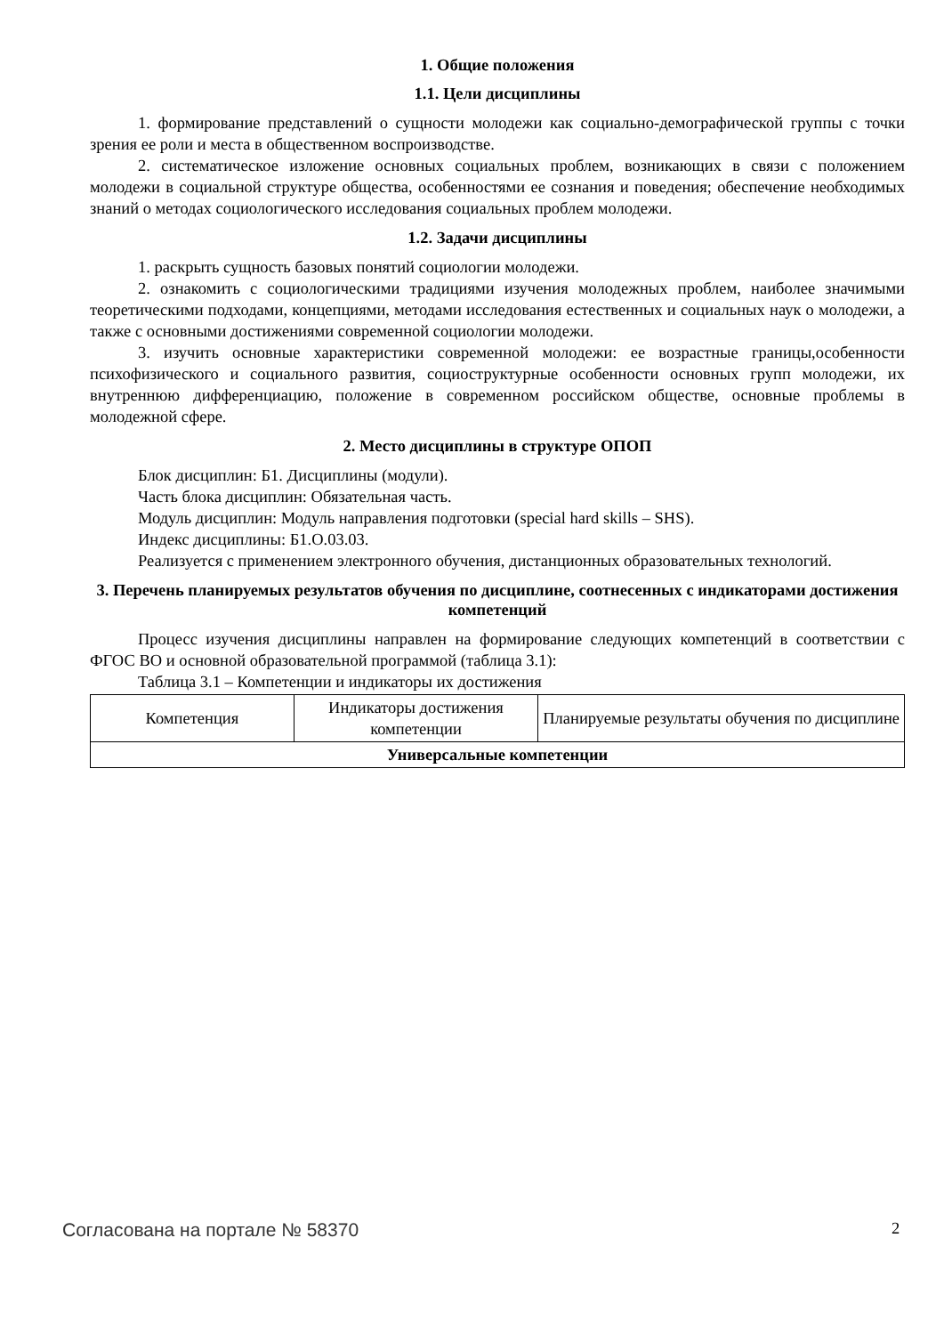1. Общие положения
1.1. Цели дисциплины
1. формирование представлений о сущности молодежи как социально-демографической группы с точки зрения ее роли и места в общественном воспроизводстве.
2. систематическое изложение основных социальных проблем, возникающих в связи с положением молодежи в социальной структуре общества, особенностями ее сознания и поведения; обеспечение необходимых знаний о методах социологического исследования социальных проблем молодежи.
1.2. Задачи дисциплины
1. раскрыть сущность базовых понятий социологии молодежи.
2. ознакомить с социологическими традициями изучения молодежных проблем, наиболее значимыми теоретическими подходами, концепциями, методами исследования естественных и социальных наук о молодежи, а также с основными достижениями современной социологии молодежи.
3. изучить основные характеристики современной молодежи: ее возрастные границы,особенности психофизического и социального развития, социоструктурные особенности основных групп молодежи, их внутреннюю дифференциацию, положение в современном российском обществе, основные проблемы в молодежной сфере.
2. Место дисциплины в структуре ОПОП
Блок дисциплин: Б1. Дисциплины (модули).
Часть блока дисциплин: Обязательная часть.
Модуль дисциплин: Модуль направления подготовки (special hard skills – SHS).
Индекс дисциплины: Б1.О.03.03.
Реализуется с применением электронного обучения, дистанционных образовательных технологий.
3. Перечень планируемых результатов обучения по дисциплине, соотнесенных с индикаторами достижения компетенций
Процесс изучения дисциплины направлен на формирование следующих компетенций в соответствии с ФГОС ВО и основной образовательной программой (таблица 3.1):
Таблица 3.1 – Компетенции и индикаторы их достижения
| Компетенция | Индикаторы достижения компетенции | Планируемые результаты обучения по дисциплине |
| --- | --- | --- |
| Универсальные компетенции | | |
Согласована на портале № 58370 2